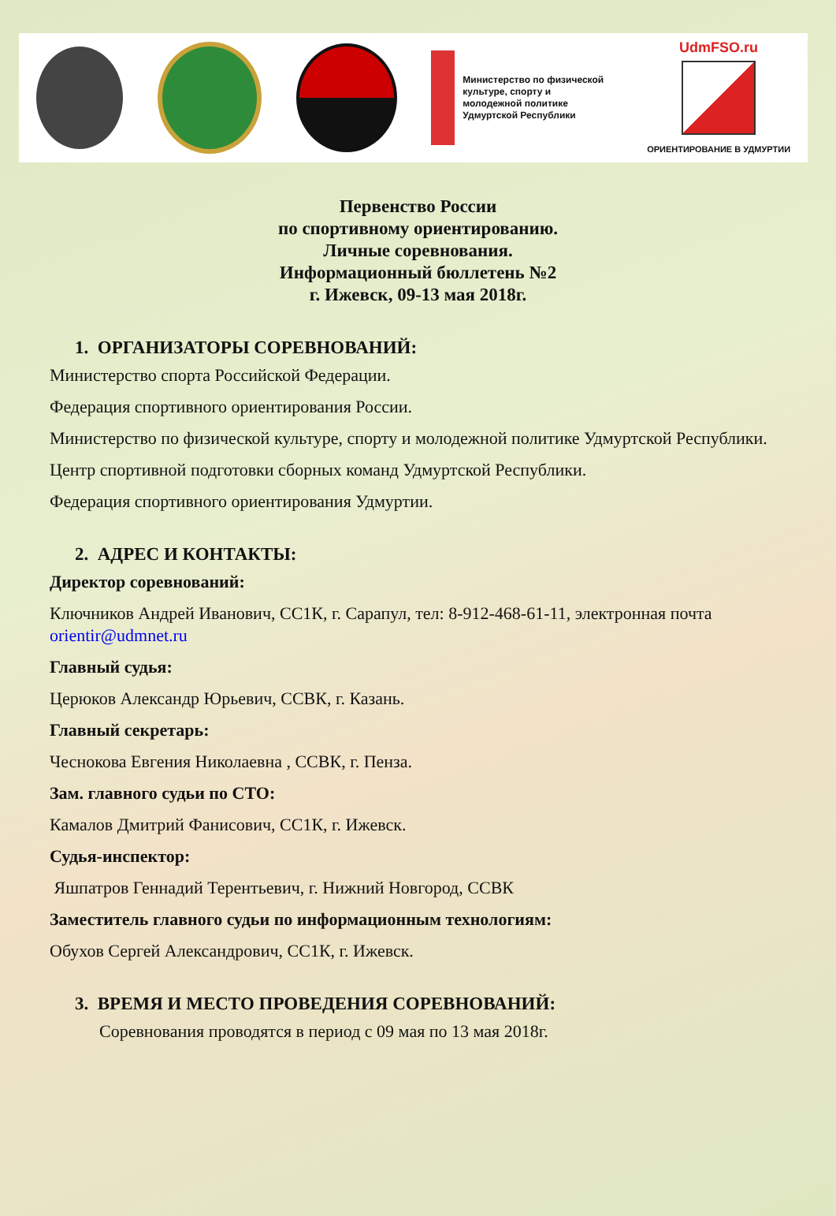Министерство по физической культуре, спорту и молодежной политике Удмуртской Республики
UdmFSO.ru
ОРИЕНТИРОВАНИЕ В УДМУРТИИ
Первенство России
по спортивному ориентированию.
Личные соревнования.
Информационный бюллетень №2
г. Ижевск, 09-13 мая 2018г.
1. ОРГАНИЗАТОРЫ СОРЕВНОВАНИЙ:
Министерство спорта Российской Федерации.
Федерация спортивного ориентирования России.
Министерство по физической культуре, спорту и молодежной политике Удмуртской Республики.
Центр спортивной подготовки сборных команд Удмуртской Республики.
Федерация спортивного ориентирования Удмуртии.
2. АДРЕС И КОНТАКТЫ:
Директор соревнований:
Ключников Андрей Иванович, СС1К, г. Сарапул, тел: 8-912-468-61-11, электронная почта orientir@udmnet.ru
Главный судья:
Церюков Александр Юрьевич, ССВК, г. Казань.
Главный секретарь:
Чеснокова Евгения Николаевна , ССВК, г. Пенза.
Зам. главного судьи по СТО:
Камалов Дмитрий Фанисович, СС1К, г. Ижевск.
Судья-инспектор:
Яшпатров Геннадий Терентьевич, г. Нижний Новгород, ССВК
Заместитель главного судьи по информационным технологиям:
Обухов Сергей Александрович, СС1К, г. Ижевск.
3. ВРЕМЯ И МЕСТО ПРОВЕДЕНИЯ СОРЕВНОВАНИЙ:
Соревнования проводятся в период с 09 мая по 13 мая 2018г.